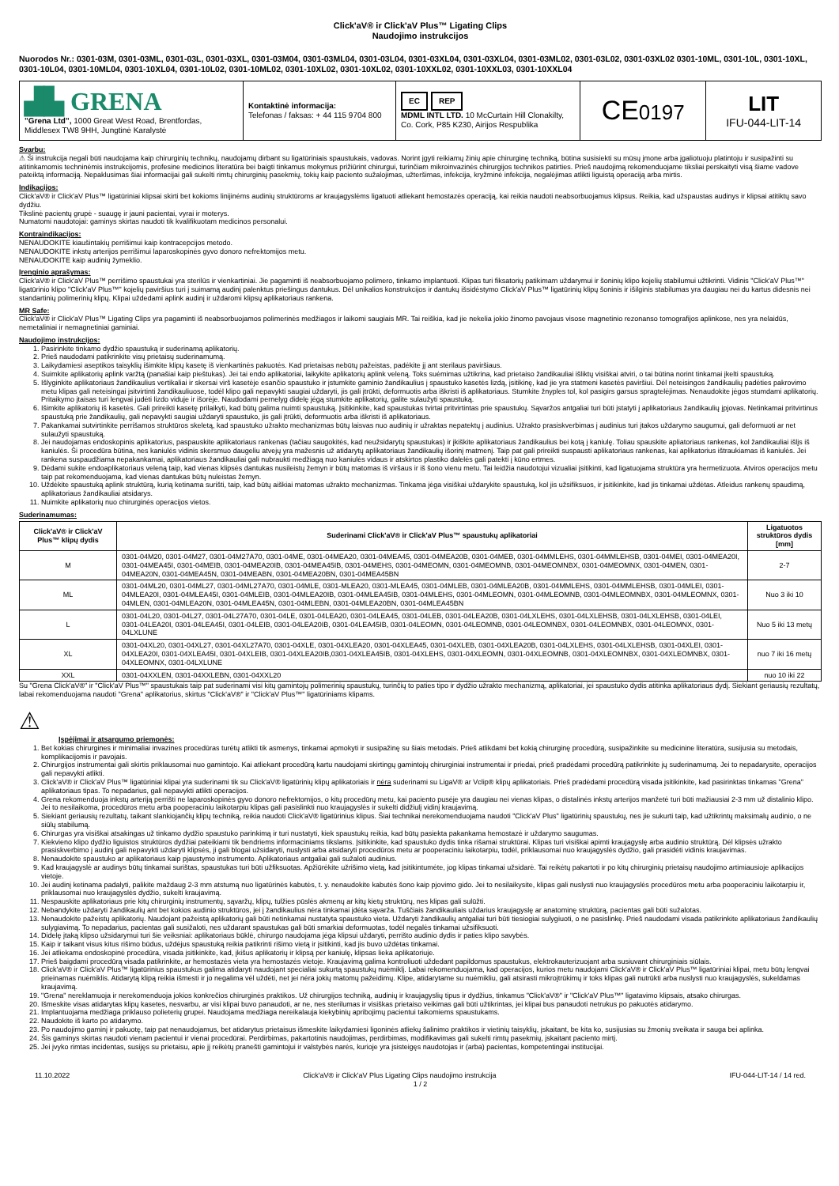Click'aV® ir Click'aV Plus™ Ligating Clips
Naudojimo instrukcijos
Nuorodos Nr.: 0301-03M, 0301-03ML, 0301-03L, 0301-03XL, 0301-03M04, 0301-03ML04, 0301-03L04, 0301-03XL04, 0301-03XL04, 0301-03ML02, 0301-03L02, 0301-03XL02 0301-10ML, 0301-10L, 0301-10XL, 0301-10L04, 0301-10ML04, 0301-10XL04, 0301-10L02, 0301-10ML02, 0301-10XL02, 0301-10XL02, 0301-10XXL02, 0301-10XXL03, 0301-10XXL04
| ▟▙ GRENA "Grena Ltd", 1000 Great West Road, Brentfordas, Middlesex TW8 9HH, Jungtinė Karalystė | Kontaktinė informacija: Telefonas / faksas: + 44 115 9704 800 | EC REP MDML INTL LTD. 10 McCurtain Hill Clonakilty, Co. Cork, P85 K230, Airijos Respublika | CE 0197 | LIT IFU-044-LIT-14 |
Svarbu:
⚠ Ši instrukcija negali būti naudojama kaip chirurginių technikų, naudojamų dirbant su ligatūriniais spaustukais, vadovas. Norint įgyti reikiamų žinių apie chirurginę techniką, būtina susisiekti su mūsų įmone arba įgaliotuoju platintoju ir susipažinti su atitinkamomis techninėmis instrukcijomis, profesine medicinos literatūra bei baigti tinkamus mokymus prižiūrint chirurgui, turinčiam mikroinvazinės chirurgijos technikos patirties. Prieš naudojimą rekomenduojame tiksliai perskaityti visą šiame vadove pateiktą informaciją. Nepaklusimas šiai informacijai gali sukelti rimtų chirurginių pasekmių, tokių kaip paciento sužalojimas, užteršimas, infekcija, kryžminė infekcija, negalėjimas atlikti liguistą operaciją arba mirtis.
Indikacijos:
Click'aV® ir Click'aV Plus™ ligatūriniai klipsai skirti bet kokioms linijinėms audinių struktūroms ar kraujagyslėms ligatuoti atliekant hemostazės operaciją, kai reikia naudoti neabsorbuojamus klipsus. Reikia, kad užspaustas audinys ir klipsai atitiktų savo dydžiu.
Tikslinė pacientų grupė - suaugę ir jauni pacientai, vyrai ir moterys.
Numatomi naudotojai: gaminys skirtas naudoti tik kvalifikuotam medicinos personalui.
Kontraindikacijos:
NENAUDOKITE kiaušintakių perrišimui kaip kontracepcijos metodo.
NENAUDOKITE inkstų arterijos perrišimui laparoskopinės gyvo donoro nefrektomijos metu.
NENAUDOKITE kaip audinių žymeklio.
Įrenginio aprašymas:
Click'aV® ir Click'aV Plus™ perrišimo spaustukai yra sterilūs ir vienkartiniai. Jie pagaminti iš neabsorbuojamo polimero, tinkamo implantuoti. Klipas turi fiksatorių patikimam uždarymui ir šoninių klipo kojelių stabilumui užtikrinti. Vidinis "Click'aV Plus™" ligatūrinio klipo "Click'aV Plus™" kojelių paviršius turi į suimamą audinį palenktus priešingus dantukus. Dėl unikalios konstrukcijos ir dantukų išsidėstymo Click'aV Plus™ ligatūrinių klipų šoninis ir išilginis stabilumas yra daugiau nei du kartus didesnis nei standartinių polimerinių klipų. Klipai uždedami aplink audinį ir uždaromi klipsų aplikatoriaus rankena.
MR Safe:
Click'aV® ir Click'aV Plus™ Ligating Clips yra pagaminti iš neabsorbuojamos polimerinės medžiagos ir laikomi saugiais MR. Tai reiškia, kad jie nekelia jokio žinomo pavojaus visose magnetinio rezonanso tomografijos aplinkose, nes yra nelaidūs, nemetaliniai ir nemagnetiniai gaminiai.
Naudojimo instrukcijos:
1. Pasirinkite tinkamo dydžio spaustuką ir suderinamą aplikatorių.
2. Prieš naudodami patikrinkite visų prietaisų suderinamumą.
3. Laikydamiesi aseptikos taisyklių išimkite klipų kasetę iš vienkartinės pakuotės. Kad prietaisas nebūtų pažeistas, padėkite jį ant sterilaus paviršiaus.
4. Suimkite aplikatorių aplink varžtą (panašiai kaip pieštukas). Jei tai endo aplikatoriai, laikykite aplikatorių aplink veleną. Toks suėmimas užtikrina, kad prietaiso žandikauliai išliktų visiškai atviri, o tai būtina norint tinkamai įkelti spaustuką.
5. Išlyginkite aplikatoriaus žandikaulius vertikaliai ir skersai virš kasetėje esančio spaustuko ir įstumkite gaminio žandikaulius į spaustuko kasetės lizdą, įsitikinę, kad jie yra statmeni kasetės paviršiui. Dėl neteisingos žandikaulių padėties pakrovimo metu klipas gali neteisingai įsitvirtinti žandikauliuose, todėl klipo gali nepavykti saugiai uždaryti, jis gali įtrūkti, deformuotis arba iškristi iš aplikatoriaus. Stumkite žnyples tol, kol pasigirs garsus spragtelėjimas. Nenaudokite jėgos stumdami aplikatorių. Pritaikymo įtaisas turi lengvai judėti lizdo viduje ir išorėje. Naudodami pernelyg didelę jėgą stumkite aplikatorių, galite sulaužyti spaustuką.
6. Išimkite aplikatorių iš kasetės. Gali prireikti kasetę prilaikyti, kad būtų galima nuimti spaustuką. Įsitikinkite, kad spaustukas tvirtai pritvirtintas prie spaustukų. Sąvaržos antgaliai turi būti įstatyti į aplikatoriaus žandikaulių įpjovas. Netinkamai pritvirtinus spaustuką prie žandikaulių, gali nepavykti saugiai uždaryti spaustuko, jis gali įtrūkti, deformuotis arba iškristi iš aplikatoriaus.
7. Pakankamai sutvirtinkite perrišamos struktūros skeletą, kad spaustuko užrakto mechanizmas būtų laisvas nuo audinių ir užraktas nepatektų į audinius. Užrakto prasiskverbimas į audinius turi įtakos uždarymo saugumui, gali deformuoti ar net sulaužyti spaustuką.
8. Jei naudojamas endoskopinis aplikatorius, paspauskite aplikatoriaus rankenas (tačiau saugokitės, kad neužsidarytų spaustukas) ir įkiškite aplikatoriaus žandikaulius bei kotą į kaniulę. Toliau spauskite apliatoriaus rankenas, kol žandikauliai išlįs iš kaniulės. Ši procedūra būtina, nes kaniulės vidinis skersmuo daugeliu atvejų yra mažesnis už atidarytų aplikatoriaus žandikaulių išorinį matmenį. Taip pat gali prireikti suspausti aplikatoriaus rankenas, kai aplikatorius ištraukiamas iš kaniulės. Jei rankena suspaudžiama nepakankamai, aplikatoriaus žandikauliai gali nubraukti medžiagą nuo kaniulės vidaus ir atskirtos plastiko dalelės gali patekti į kūno ertmes.
9. Dėdami sukite endoaplikatoriaus veleną taip, kad vienas klipsės dantukas nusileistų žemyn ir būtų matomas iš viršaus ir iš šono vienu metu. Tai leidžia naudotojui vizualiai įsitikinti, kad ligatuojama struktūra yra hermetizuota. Atviros operacijos metu taip pat rekomenduojama, kad vienas dantukas būtų nuleistas žemyn.
10. Uždėkite spaustuką aplink struktūrą, kurią ketinama surišti, taip, kad būtų aiškiai matomas užrakto mechanizmas. Tinkama jėga visiškai uždarykite spaustuką, kol jis užsifiksuos, ir įsitikinkite, kad jis tinkamai uždėtas. Atleidus rankenų spaudimą, aplikatoriaus žandikauliai atsidarys.
11. Nuimkite aplikatorių nuo chirurginės operacijos vietos.
Suderinamumas:
| Click'aV® ir Click'aV Plus™ klipų dydis | Suderinami Click'aV® ir Click'aV Plus™ spaustukų aplikatoriai | Ligatuotos struktūros dydis [mm] |
| --- | --- | --- |
| M | 0301-04M20, 0301-04M27, 0301-04M27A70, 0301-04ME, 0301-04MEA20, 0301-04MEA45, 0301-04MEA20B, 0301-04MEB, 0301-04MMLEHS, 0301-04MMLEHSB, 0301-04MEI, 0301-04MEA20I, 0301-04MEA45I, 0301-04MEIB, 0301-04MEA20IB, 0301-04MEA45IB, 0301-04MEHS, 0301-04MEOMN, 0301-04MEOMNB, 0301-04MEOMNBX, 0301-04MEOMNX, 0301-04MEN, 0301-04MEA20N, 0301-04MEA45N, 0301-04MEABN, 0301-04MEA20BN, 0301-04MEA45BN | 2-7 |
| ML | 0301-04ML20, 0301-04ML27, 0301-04ML27A70, 0301-04MLE, 0301-MLEA20, 0301-MLEA45, 0301-04MLEB, 0301-04MLEA20B, 0301-04MMLEHS, 0301-04MMLEHSB, 0301-04MLEI, 0301-04MLEA20I, 0301-04MLEA45I, 0301-04MLEIB, 0301-04MLEA20IB, 0301-04MLEA45IB, 0301-04MLEHS, 0301-04MLEOMN, 0301-04MLEOMNB, 0301-04MLEOMNBX, 0301-04MLEOMNX, 0301-04MLEN, 0301-04MLEA20N, 0301-04MLEA45N, 0301-04MLEBN, 0301-04MLEA20BN, 0301-04MLEA45BN | Nuo 3 iki 10 |
| L | 0301-04L20, 0301-04L27, 0301-04L27A70, 0301-04LE, 0301-04LEA20, 0301-04LEA45, 0301-04LEB, 0301-04LEA20B, 0301-04LXLEHS, 0301-04LXLEHSB, 0301-04LXLEHSB, 0301-04LEI, 0301-04LEA20I, 0301-04LEA45I, 0301-04LEIB, 0301-04LEA20IB, 0301-04LEA45IB, 0301-04LEOMN, 0301-04LEOMNB, 0301-04LEOMNBX, 0301-04LEOMNBX, 0301-04LEOMNX, 0301-04LXLUNE | Nuo 5 iki 13 metų |
| XL | 0301-04XL20, 0301-04XL27, 0301-04XL27A70, 0301-04XLE, 0301-04XLEA20, 0301-04XLEA45, 0301-04XLEB, 0301-04XLEA20B, 0301-04LXLEHS, 0301-04LXLEHSB, 0301-04XLEI, 0301-04XLEA20I, 0301-04XLEA45I, 0301-04XLEIB, 0301-04XLEA20IB,0301-04XLEA45IB, 0301-04XLEHS, 0301-04XLEOMN, 0301-04XLEOMNB, 0301-04XLEOMNBX, 0301-04XLEOMNBX, 0301-04XLEOMNX, 0301-04LXLUNE | nuo 7 iki 16 metų |
| XXL | 0301-04XXLEN, 0301-04XXLEBN, 0301-04XXL20 | nuo 10 iki 22 |
Su "Grena Click'aV®" ir "Click'aV Plus™" spaustukais taip pat suderinami visi kitų gamintojų polimerinių spaustukų, turinčių to paties tipo ir dydžio užrakto mechanizmą, aplikatoriai, jei spaustuko dydis atitinka aplikatoriaus dydį. Siekiant geriausių rezultatų, labai rekomenduojama naudoti "Grena" aplikatorius, skirtus "Click'aV®" ir "Click'aV Plus™" ligatūriniams klipams.
⚠
Įspėjimai ir atsargumo priemonės:
1. Bet kokias chirurgines ir minimaliai invazines procedūras turėtų atlikti tik asmenys, tinkamai apmokyti ir susipažinę su šiais metodais. Prieš atlikdami bet kokią chirurginę procedūrą, susipažinkite su medicinine literatūra, susijusia su metodais, komplikacijomis ir pavojais.
2. Chirurgijos instrumentai gali skirtis priklausomai nuo gamintojo. Kai atliekant procedūrą kartu naudojami skirtingų gamintojų chirurginiai instrumentai ir priedai, prieš pradėdami procedūrą patikrinkite jų suderinamumą. Jei to nepadarysite, operacijos gali nepavykti atlikti.
3. Click'aV® ir Click'aV Plus™ ligatūriniai klipai yra suderinami tik su Click'aV® ligatūrinių klipų aplikatoriais ir nėra suderinami su LigaV® ar Vclip® klipų aplikatoriais. Prieš pradėdami procedūrą visada įsitikinkite, kad pasirinktas tinkamas "Grena" aplikatoriaus tipas. To nepadarius, gali nepavykti atlikti operacijos.
4. Grena rekomenduoja inkstų arteriją perrišti ne laparoskopinės gyvo donoro nefrektomijos, o kitų procedūrų metu, kai paciento pusėje yra daugiau nei vienas klipas, o distalinės inkstų arterijos manžetė turi būti mažiausiai 2-3 mm už distalinio klipo. Jei to nesilaikoma, procedūros metu arba pooperaciniu laikotarpiu klipas gali pasislinkti nuo kraujagyslės ir sukelti didžiulį vidinį kraujavimą.
5. Siekiant geriausių rezultatų, taikant slankiojančių klipų techniką, reikia naudoti Click'aV® ligatūrinius klipus. Šiai technikai nerekomenduojama naudoti "Click'aV Plus" ligatūrinių spaustukų, nes jie sukurti taip, kad užtikrintų maksimalų audinio, o ne siūlų stabilumą.
6. Chirurgas yra visiškai atsakingas už tinkamo dydžio spaustuko parinkimą ir turi nustatyti, kiek spaustukų reikia, kad būtų pasiekta pakankama hemostazė ir uždarymo saugumas.
7. Kiekvieno klipo dydžio liguistos struktūros dydžiai pateikiami tik bendriems informaciniams tikslams. Įsitikinkite, kad spaustuko dydis tinka rišamai struktūrai. Klipas turi visiškai apimti kraujagyslę arba audinio struktūrą. Dėl klipsės užrakto prasiskverbimo į audinį gali nepavykti uždaryti klipsės, ji gali blogai užsidaryti, nuslysti arba atsidaryti procedūros metu ar pooperaciniu laikotarpiu, todėl, priklausomai nuo kraujagyslės dydžio, gali prasidėti vidinis kraujavimas.
8. Nenaudokite spaustuko ar aplikatoriaus kaip pjaustymo instrumento. Aplikatoriaus antgaliai gali sužaloti audinius.
9. Kad kraujagyslė ar audinys būtų tinkamai surištas, spaustukas turi būti užfiksuotas. Apžiūrėkite užrišimo vietą, kad įsitikintumėte, jog klipas tinkamai užsidarė. Tai reikėtų pakartoti ir po kitų chirurginių prietaisų naudojimo artimiausioje aplikacijos vietoje.
10. Jei audinį ketinama padalyti, palikite maždaug 2-3 mm atstumą nuo ligatūrinės kabutės, t. y. nenaudokite kabutės šono kaip pjovimo gido. Jei to nesilaikysite, klipas gali nuslysti nuo kraujagyslės procedūros metu arba pooperaciniu laikotarpiu ir, priklausomai nuo kraujagyslės dydžio, sukelti kraujavimą.
11. Nespauskite aplikatoriaus prie kitų chirurginių instrumentų, sąvaržų, klipų, tulžies pūslės akmenų ar kitų kietų struktūrų, nes klipas gali sulūžti.
12. Nebandykite uždaryti žandikaulių ant bet kokios audinio struktūros, jei į žandikaulius nėra tinkamai įdėta sąvarža. Tuščiais žandikauliais uždarius kraujagyslę ar anatominę struktūrą, pacientas gali būti sužalotas.
13. Nenaudokite pažeistų aplikatorių. Naudojant pažeistą aplikatorių gali būti netinkamai nustatyta spaustuko vieta. Uždaryti žandikaulių antgaliai turi būti tiesiogiai sulygiuoti, o ne pasislinkę. Prieš naudodami visada patikrinkite aplikatoriaus žandikaulių sulygiavimą. To nepadarius, pacientas gali susižaloti, nes uždarant spaustukas gali būti smarkiai deformuotas, todėl negalės tinkamai užsifiksuoti.
14. Didelę įtaką klipso užsidarymui turi šie veiksniai: aplikatoriaus būklė, chirurgo naudojama jėga klipsui uždaryti, perrišto audinio dydis ir paties klipo savybės.
15. Kaip ir taikant visus kitus rišimo būdus, uždėjus spaustuką reikia patikrinti rišimo vietą ir įsitikinti, kad jis buvo uždėtas tinkamai.
16. Jei atliekama endoskopinė procedūra, visada įsitikinkite, kad, įkišus aplikatorių ir klipsą per kaniulę, klipsas lieka aplikatoriuje.
17. Prieš baigdami procedūrą visada patikrinkite, ar hemostazės vieta yra hemostazės vietoje. Kraujavimą galima kontroliuoti uždedant papildomus spaustukus, elektrokauterizuojant arba susiuvant chirurginiais siūlais.
18. Click'aV® ir Click'aV Plus™ ligatūrinius spaustukus galima atidaryti naudojant specialiai sukurtą spaustukų nuėmiklį. Labai rekomenduojama, kad operacijos, kurios metu naudojami Click'aV® ir Click'aV Plus™ ligatūriniai klipai, metu būtų lengvai prieinamas nuėmiklis. Atidarytą klipą reikia išmesti ir jo negalima vėl uždėti, net jei nėra jokių matomų pažeidimų. Klipe, atidarytame su nuėmikliu, gali atsirasti mikroįtrūkimų ir toks klipas gali nutrūkti arba nuslysti nuo kraujagyslės, sukeldamas kraujavimą.
19. "Grena" nereklamuoja ir nerekomenduoja jokios konkrečios chirurginės praktikos. Už chirurgijos techniką, audinių ir kraujagyslių tipus ir dydžius, tinkamus "Click'aV®" ir "Click'aV Plus™" ligatavimo klipsais, atsako chirurgas.
20. Išmeskite visas atidarytas klipų kasetes, nesvarbu, ar visi klipai buvo panaudoti, ar ne, nes sterilumas ir visiškas prietaiso veikimas gali būti užtikrintas, jei klipai bus panaudoti netrukus po pakuotės atidarymo.
21. Implantuojama medžiaga priklauso polieterių grupei. Naudojama medžiaga nereikalauja kiekybinių apribojimų pacientui taikomiems spaustukams.
22. Naudokite iš karto po atidarymo.
23. Po naudojimo gaminį ir pakuotę, taip pat nenaudojamus, bet atidarytus prietaisus išmeskite laikydamiesi ligoninės atliekų šalinimo praktikos ir vietinių taisyklių, įskaitant, be kita ko, susijusias su žmonių sveikata ir sauga bei aplinka.
24. Šis gaminys skirtas naudoti vienam pacientui ir vienai procedūrai. Perdirbimas, pakartotinis naudojimas, perdirbimas, modifikavimas gali sukelti rimtų pasekmių, įskaitant paciento mirtį.
25. Jei įvyko rimtas incidentas, susijęs su prietaisu, apie jį reikėtų pranešti gamintojui ir valstybės narės, kurioje yra įsisteigęs naudotojas ir (arba) pacientas, kompetentingai institucijai.
11.10.2022 Click'aV® ir Click'aV Plus Ligating Clips naudojimo instrukcija IFU-044-LIT-14 / 14 red.
1 / 2